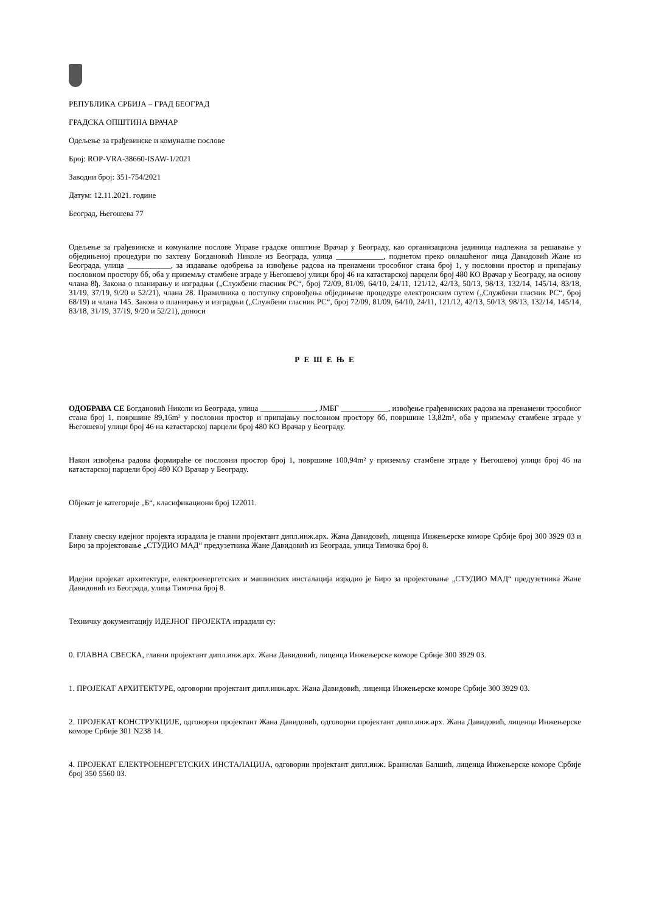РЕПУБЛИКА СРБИЈА – ГРАД БЕОГРАД
ГРАДСКА ОПШТИНА ВРАЧАР
Одељење за грађевинске и комуналне послове
Број: ROP-VRA-38660-ISAW-1/2021
Заводни број: 351-754/2021
Датум: 12.11.2021. године
Београд, Његошева 77
Одељење за грађевинске и комуналне послове Управе градске општине Врачар у Београду, као организациона јединица надлежна за решавање у обједињеној процедури по захтеву Богдановић Николе из Београда, улица ____________, поднетом преко овлашћеног лица Давидовић Жане из Београда, улица ___________, за издавање одобрења за извођење радова на пренамени трособног стана број 1, у пословни простор и припајању пословном простору бб, оба у приземљу стамбене зграде у Његошевој улици број 46 на катастарској парцели број 480 КО Врачар у Београду, на основу члана 8ђ. Закона о планирању и изградњи („Службени гласник РС“, број 72/09, 81/09, 64/10, 24/11, 121/12, 42/13, 50/13, 98/13, 132/14, 145/14, 83/18, 31/19, 37/19, 9/20 и 52/21), члана 28. Правилника о поступку спровођења обједињене процедуре електронским путем („Службени гласник РС“, број 68/19) и члана 145. Закона о планирању и изградњи („Службени гласник РС“, број 72/09, 81/09, 64/10, 24/11, 121/12, 42/13, 50/13, 98/13, 132/14, 145/14, 83/18, 31/19, 37/19, 9/20 и 52/21), доноси
Р Е Ш Е Њ Е
ОДОБРАВА СЕ Богдановић Николи из Београда, улица ______________, ЈМБГ ____________, извођење грађевинских радова на пренамени трособног стана број 1, површине 89,16m² у пословни простор и припајању пословном простору бб, површине 13,82m², оба у приземљу стамбене зграде у Његошевој улици број 46 на катастарској парцели број 480 КО Врачар у Београду.
Након извођења радова формираће се пословни простор број 1, површине 100,94m² у приземљу стамбене зграде у Његошевој улици број 46 на катастарској парцели број 480 КО Врачар у Београду.
Објекат је категорије „Б“, класификациони број 122011.
Главну свеску идејног пројекта израдила је главни пројектант дипл.инж.арх. Жана Давидовић, лиценца Инжењерске коморе Србије број 300 3929 03 и Биро за пројектовање „СТУДИО МАД“ предузетника Жане Давидовић из Београда, улица Тимочка број 8.
Идејни пројекат архитектуре, електроенергетских и машинских инсталација израдио је Биро за пројектовање „СТУДИО МАД“ предузетника Жане Давидовић из Београда, улица Тимочка број 8.
Техничку документацију ИДЕЈНОГ ПРОЈЕКТА израдили су:
0. ГЛАВНА СВЕСКА, главни пројектант дипл.инж.арх. Жана Давидовић, лиценца Инжењерске коморе Србије 300 3929 03.
1. ПРОЈЕКАТ АРХИТЕКТУРЕ, одговорни пројектант дипл.инж.арх. Жана Давидовић, лиценца Инжењерске коморе Србије 300 3929 03.
2. ПРОЈЕКАТ КОНСТРУКЦИЈЕ, одговорни пројектант Жана Давидовић, одговорни пројектант дипл.инж.арх. Жана Давидовић, лиценца Инжењерске коморе Србије 301 N238 14.
4. ПРОЈЕКАТ ЕЛЕКТРОЕНЕРГЕТСКИХ ИНСТАЛАЦИЈА, одговорни пројектант дипл.инж. Бранислав Балшић, лиценца Инжењерске коморе Србије број 350 5560 03.